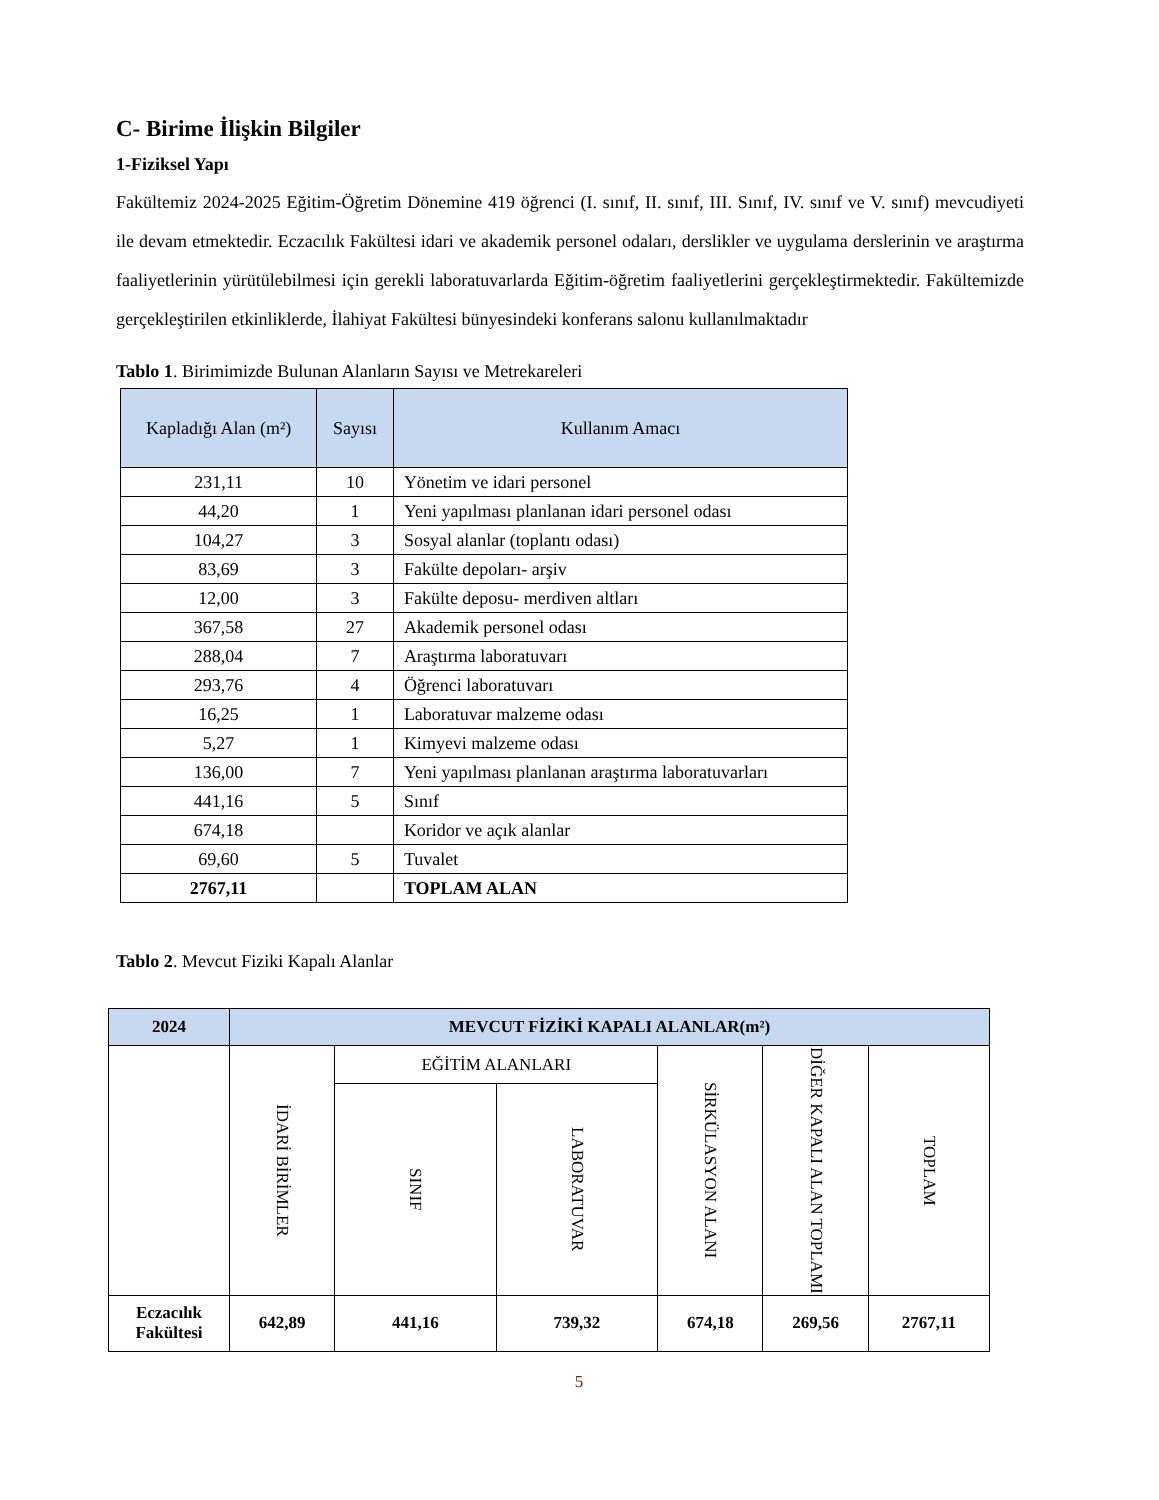C- Birime İlişkin Bilgiler
1-Fiziksel Yapı
Fakültemiz 2024-2025 Eğitim-Öğretim Dönemine 419 öğrenci (I. sınıf, II. sınıf, III. Sınıf, IV. sınıf ve V. sınıf) mevcudiyeti ile devam etmektedir. Eczacılık Fakültesi idari ve akademik personel odaları, derslikler ve uygulama derslerinin ve araştırma faaliyetlerinin yürütülebilmesi için gerekli laboratuvarlarda Eğitim-öğretim faaliyetlerini gerçekleştirmektedir. Fakültemizde gerçekleştirilen etkinliklerde, İlahiyat Fakültesi bünyesindeki konferans salonu kullanılmaktadır
Tablo 1. Birimimizde Bulunan Alanların Sayısı ve Metrekareleri
| Kapladığı Alan (m²) | Sayısı | Kullanım Amacı |
| --- | --- | --- |
| 231,11 | 10 | Yönetim ve idari personel |
| 44,20 | 1 | Yeni yapılması planlanan idari personel odası |
| 104,27 | 3 | Sosyal alanlar (toplantı odası) |
| 83,69 | 3 | Fakülte depoları- arşiv |
| 12,00 | 3 | Fakülte deposu- merdiven altları |
| 367,58 | 27 | Akademik personel odası |
| 288,04 | 7 | Araştırma laboratuvarı |
| 293,76 | 4 | Öğrenci laboratuvarı |
| 16,25 | 1 | Laboratuvar malzeme odası |
| 5,27 | 1 | Kimyevi malzeme odası |
| 136,00 | 7 | Yeni yapılması planlanan araştırma laboratuvarları |
| 441,16 | 5 | Sınıf |
| 674,18 | | Koridor ve açık alanlar |
| 69,60 | 5 | Tuvalet |
| 2767,11 | | TOPLAM ALAN |
Tablo 2. Mevcut Fiziki Kapalı Alanlar
| 2024 | MEVCUT FİZİKİ KAPALI ALANLAR(m²) | | | | | |
| --- | --- | --- | --- | --- | --- | --- |
| | İDARİ BİRİMLER | EĞİTİM ALANLARI | | SİRKÜLASYON ALANI | DİĞER KAPALI ALAN TOPLAMI | TOPLAM |
| | | SINIF | LABORATUVAR | | | |
| Eczacılık Fakültesi | 642,89 | 441,16 | 739,32 | 674,18 | 269,56 | 2767,11 |
5